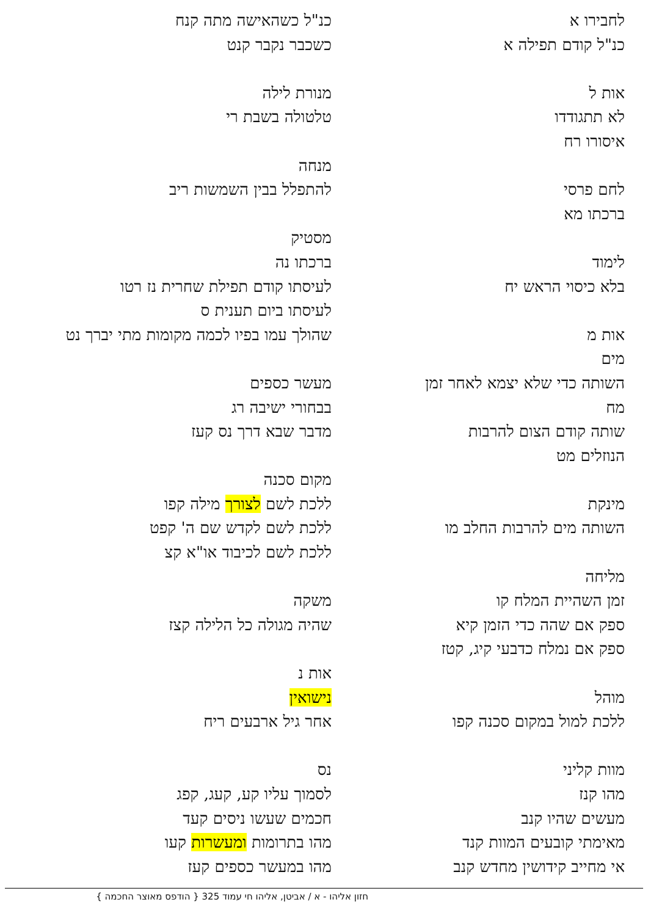לחבירו א
כנ"ל קודם תפילה א
אות ל
לא תתגודדו
איסורו רח
לחם פרסי
ברכתו מא
לימוד
בלא כיסוי הראש יח
אות מ
מים
השותה כדי שלא יצמא לאחר זמן
מח
שותה קודם הצום להרבות
הנוזלים מט
מינקת
השותה מים להרבות החלב מו
מליחה
זמן השהיית המלח קו
ספק אם שהה כדי הזמן קיא
ספק אם נמלח כדבעי קיג, קטז
מוהל
ללכת למול במקום סכנה קפו
מוות קליני
מהו קנז
מעשים שהיו קנב
מאימתי קובעים המוות קנד
אי מחייב קידושין מחדש קנב
כנ"ל כשהאישה מתה קנח
כשכבר נקבר קנט
מנורת לילה
טלטולה בשבת רי
מנחה
להתפלל בבין השמשות ריב
מסטיק
ברכתו נה
לעיסתו קודם תפילת שחרית נז רטו
לעיסתו ביום תענית ס
שהולך עמו בפיו לכמה מקומות מתי יברך נט
מעשר כספים
בבחורי ישיבה רג
מדבר שבא דרך נס קעז
מקום סכנה
ללכת לשם לצורך מילה קפו
ללכת לשם לקדש שם ה' קפט
ללכת לשם לכיבוד או"א קצ
משקה
שהיה מגולה כל הלילה קצז
אות נ
נישואין
אחר גיל ארבעים ריח
נס
לסמוך עליו קע, קעג, קפג
חכמים שעשו ניסים קעד
מהו בתרומות ומעשרות קעו
מהו במעשר כספים קעז
חזון אליהו - א / אביטן, אליהו חי עמוד 325 { הודפס מאוצר החכמה }